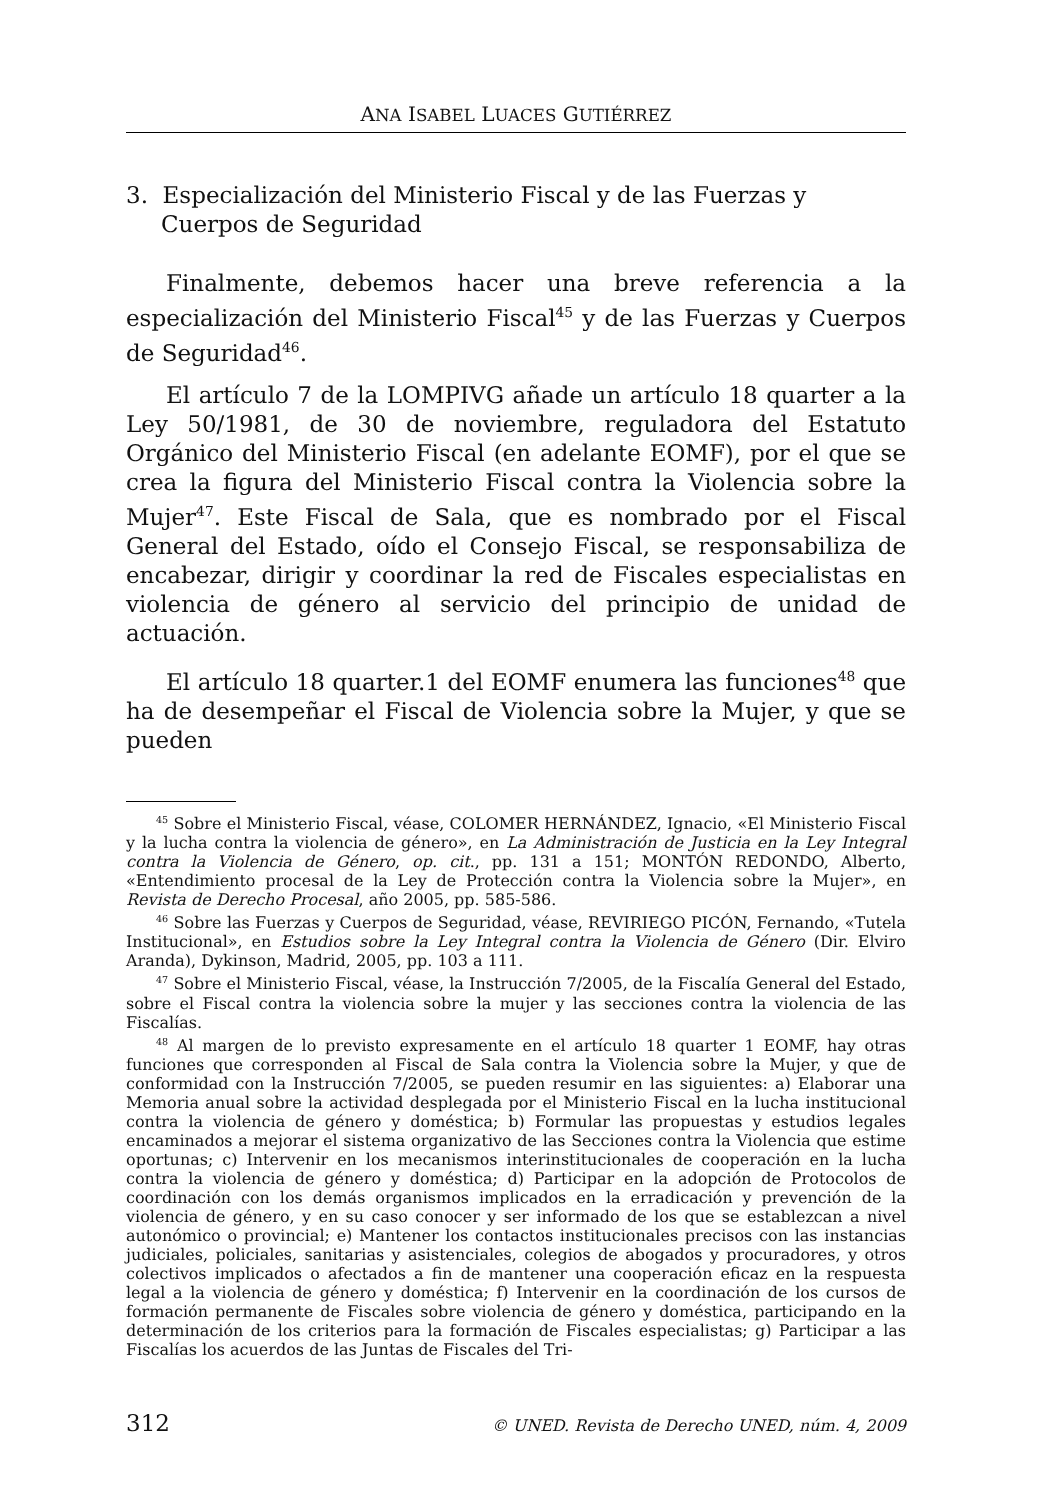ANA ISABEL LUACES GUTIÉRREZ
3. Especialización del Ministerio Fiscal y de las Fuerzas y Cuerpos de Seguridad
Finalmente, debemos hacer una breve referencia a la especialización del Ministerio Fiscal<sup>45</sup> y de las Fuerzas y Cuerpos de Seguridad<sup>46</sup>.
El artículo 7 de la LOMPIVG añade un artículo 18 quarter a la Ley 50/1981, de 30 de noviembre, reguladora del Estatuto Orgánico del Ministerio Fiscal (en adelante EOMF), por el que se crea la figura del Ministerio Fiscal contra la Violencia sobre la Mujer<sup>47</sup>. Este Fiscal de Sala, que es nombrado por el Fiscal General del Estado, oído el Consejo Fiscal, se responsabiliza de encabezar, dirigir y coordinar la red de Fiscales especialistas en violencia de género al servicio del principio de unidad de actuación.
El artículo 18 quarter.1 del EOMF enumera las funciones<sup>48</sup> que ha de desempeñar el Fiscal de Violencia sobre la Mujer, y que se pueden
<sup>45</sup> Sobre el Ministerio Fiscal, véase, COLOMER HERNÁNDEZ, Ignacio, «El Ministerio Fiscal y la lucha contra la violencia de género», en La Administración de Justicia en la Ley Integral contra la Violencia de Género, op. cit., pp. 131 a 151; MONTÓN REDONDO, Alberto, «Entendimiento procesal de la Ley de Protección contra la Violencia sobre la Mujer», en Revista de Derecho Procesal, año 2005, pp. 585-586.
<sup>46</sup> Sobre las Fuerzas y Cuerpos de Seguridad, véase, REVIRIEGO PICÓN, Fernando, «Tutela Institucional», en Estudios sobre la Ley Integral contra la Violencia de Género (Dir. Elviro Aranda), Dykinson, Madrid, 2005, pp. 103 a 111.
<sup>47</sup> Sobre el Ministerio Fiscal, véase, la Instrucción 7/2005, de la Fiscalía General del Estado, sobre el Fiscal contra la violencia sobre la mujer y las secciones contra la violencia de las Fiscalías.
<sup>48</sup> Al margen de lo previsto expresamente en el artículo 18 quarter 1 EOMF, hay otras funciones que corresponden al Fiscal de Sala contra la Violencia sobre la Mujer, y que de conformidad con la Instrucción 7/2005, se pueden resumir en las siguientes: a) Elaborar una Memoria anual sobre la actividad desplegada por el Ministerio Fiscal en la lucha institucional contra la violencia de género y doméstica; b) Formular las propuestas y estudios legales encaminados a mejorar el sistema organizativo de las Secciones contra la Violencia que estime oportunas; c) Intervenir en los mecanismos interinstitucionales de cooperación en la lucha contra la violencia de género y doméstica; d) Participar en la adopción de Protocolos de coordinación con los demás organismos implicados en la erradicación y prevención de la violencia de género, y en su caso conocer y ser informado de los que se establezcan a nivel autonómico o provincial; e) Mantener los contactos institucionales precisos con las instancias judiciales, policiales, sanitarias y asistenciales, colegios de abogados y procuradores, y otros colectivos implicados o afectados a fin de mantener una cooperación eficaz en la respuesta legal a la violencia de género y doméstica; f) Intervenir en la coordinación de los cursos de formación permanente de Fiscales sobre violencia de género y doméstica, participando en la determinación de los criterios para la formación de Fiscales especialistas; g) Participar a las Fiscalías los acuerdos de las Juntas de Fiscales del Tri-
312 © UNED. Revista de Derecho UNED, núm. 4, 2009